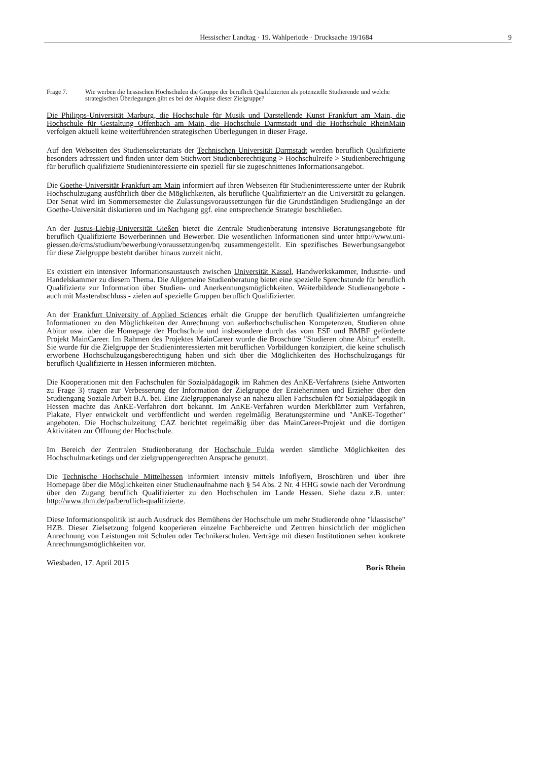Hessischer Landtag · 19. Wahlperiode · Drucksache 19/1684 9
Frage 7. Wie werben die hessischen Hochschulen die Gruppe der beruflich Qualifizierten als potenzielle Studierende und welche strategischen Überlegungen gibt es bei der Akquise dieser Zielgruppe?
Die Philipps-Universität Marburg, die Hochschule für Musik und Darstellende Kunst Frankfurt am Main, die Hochschule für Gestaltung Offenbach am Main, die Hochschule Darmstadt und die Hochschule RheinMain verfolgen aktuell keine weiterführenden strategischen Überlegungen in dieser Frage.
Auf den Webseiten des Studiensekretariats der Technischen Universität Darmstadt werden beruflich Qualifizierte besonders adressiert und finden unter dem Stichwort Studienberechtigung > Hochschulreife > Studienberechtigung für beruflich qualifizierte Studieninteressierte ein speziell für sie zugeschnittenes Informationsangebot.
Die Goethe-Universität Frankfurt am Main informiert auf ihren Webseiten für Studieninteressierte unter der Rubrik Hochschulzugang ausführlich über die Möglichkeiten, als berufliche Qualifizierte/r an die Universität zu gelangen. Der Senat wird im Sommersemester die Zulassungsvoraussetzungen für die Grundständigen Studiengänge an der Goethe-Universität diskutieren und im Nachgang ggf. eine entsprechende Strategie beschließen.
An der Justus-Liebig-Universität Gießen bietet die Zentrale Studienberatung intensive Beratungsangebote für beruflich Qualifizierte Bewerberinnen und Bewerber. Die wesentlichen Informationen sind unter http://www.uni-giessen.de/cms/studium/bewerbung/voraussetzungen/bq zusammengestellt. Ein spezifisches Bewerbungsangebot für diese Zielgruppe besteht darüber hinaus zurzeit nicht.
Es existiert ein intensiver Informationsaustausch zwischen Universität Kassel, Handwerkskammer, Industrie- und Handelskammer zu diesem Thema. Die Allgemeine Studienberatung bietet eine spezielle Sprechstunde für beruflich Qualifizierte zur Information über Studien- und Anerkennungsmöglichkeiten. Weiterbildende Studienangebote - auch mit Masterabschluss - zielen auf spezielle Gruppen beruflich Qualifizierter.
An der Frankfurt University of Applied Sciences erhält die Gruppe der beruflich Qualifizierten umfangreiche Informationen zu den Möglichkeiten der Anrechnung von außerhochschulischen Kompetenzen, Studieren ohne Abitur usw. über die Homepage der Hochschule und insbesondere durch das vom ESF und BMBF geförderte Projekt MainCareer. Im Rahmen des Projektes MainCareer wurde die Broschüre "Studieren ohne Abitur" erstellt. Sie wurde für die Zielgruppe der Studieninteressierten mit beruflichen Vorbildungen konzipiert, die keine schulisch erworbene Hochschulzugangsberechtigung haben und sich über die Möglichkeiten des Hochschulzugangs für beruflich Qualifizierte in Hessen informieren möchten.
Die Kooperationen mit den Fachschulen für Sozialpädagogik im Rahmen des AnKE-Verfahrens (siehe Antworten zu Frage 3) tragen zur Verbesserung der Information der Zielgruppe der Erzieherinnen und Erzieher über den Studiengang Soziale Arbeit B.A. bei. Eine Zielgruppenanalyse an nahezu allen Fachschulen für Sozialpädagogik in Hessen machte das AnKE-Verfahren dort bekannt. Im AnKE-Verfahren wurden Merkblätter zum Verfahren, Plakate, Flyer entwickelt und veröffentlicht und werden regelmäßig Beratungstermine und "AnKE-Together" angeboten. Die Hochschulzeitung CAZ berichtet regelmäßig über das MainCareer-Projekt und die dortigen Aktivitäten zur Öffnung der Hochschule.
Im Bereich der Zentralen Studienberatung der Hochschule Fulda werden sämtliche Möglichkeiten des Hochschulmarketings und der zielgruppengerechten Ansprache genutzt.
Die Technische Hochschule Mittelhessen informiert intensiv mittels Infoflyern, Broschüren und über ihre Homepage über die Möglichkeiten einer Studienaufnahme nach § 54 Abs. 2 Nr. 4 HHG sowie nach der Verordnung über den Zugang beruflich Qualifizierter zu den Hochschulen im Lande Hessen. Siehe dazu z.B. unter: http://www.thm.de/pa/beruflich-qualifizierte.
Diese Informationspolitik ist auch Ausdruck des Bemühens der Hochschule um mehr Studierende ohne "klassische" HZB. Dieser Zielsetzung folgend kooperieren einzelne Fachbereiche und Zentren hinsichtlich der möglichen Anrechnung von Leistungen mit Schulen oder Technikerschulen. Verträge mit diesen Institutionen sehen konkrete Anrechnungsmöglichkeiten vor.
Wiesbaden, 17. April 2015
Boris Rhein